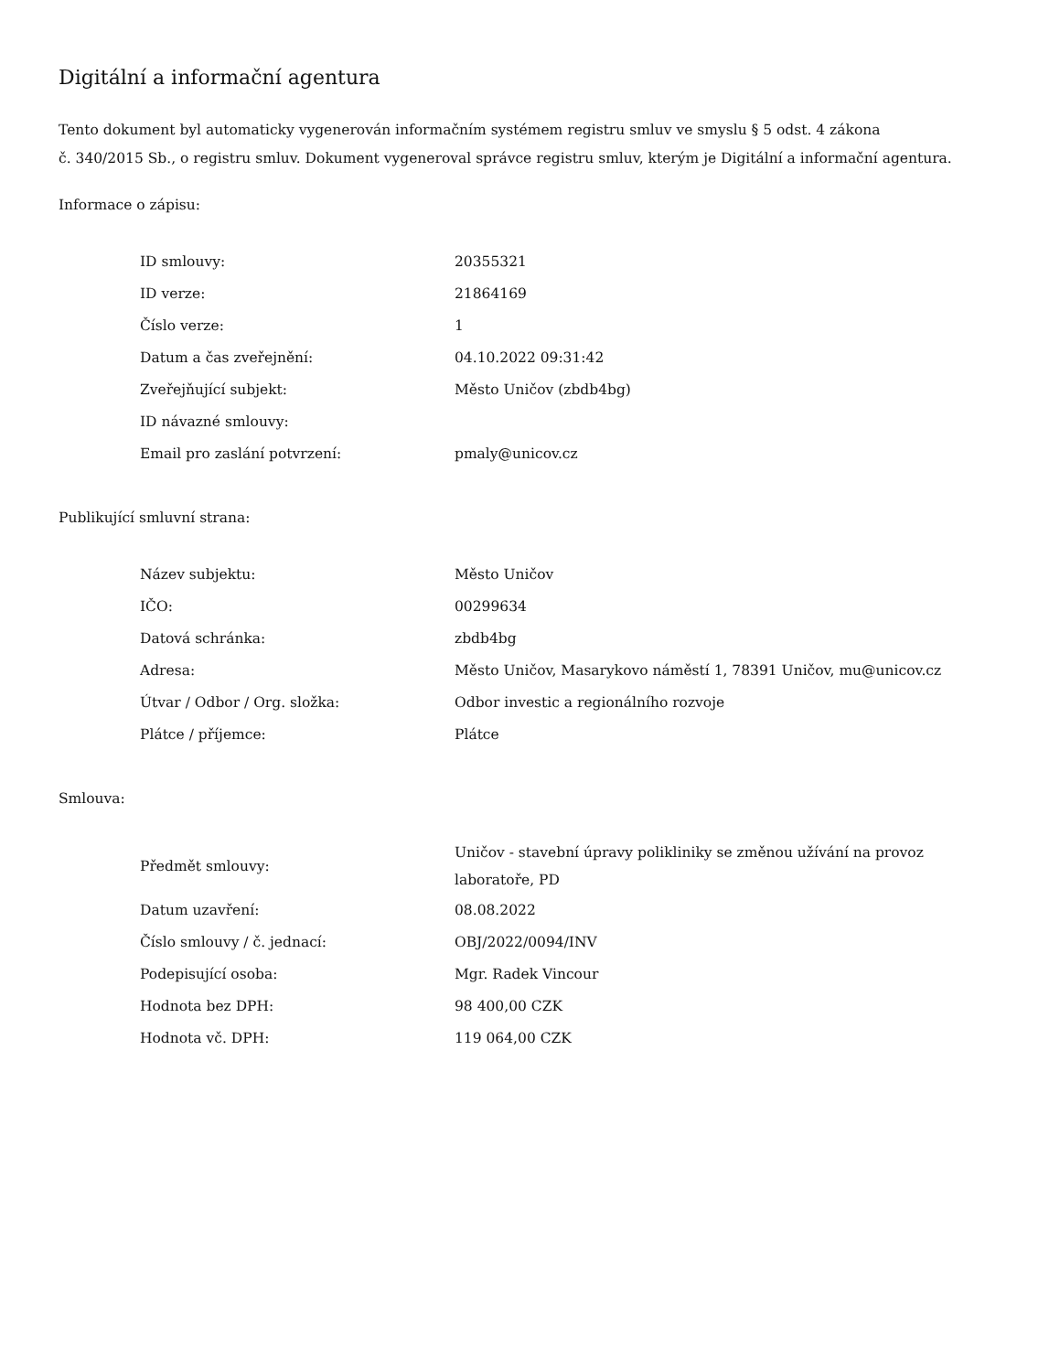Digitální a informační agentura
Tento dokument byl automaticky vygenerován informačním systémem registru smluv ve smyslu § 5 odst. 4 zákona
č. 340/2015 Sb., o registru smluv. Dokument vygeneroval správce registru smluv, kterým je Digitální a informační agentura.
Informace o zápisu:
| ID smlouvy: | 20355321 |
| ID verze: | 21864169 |
| Číslo verze: | 1 |
| Datum a čas zveřejnění: | 04.10.2022 09:31:42 |
| Zveřejňující subjekt: | Město Uničov (zbdb4bg) |
| ID návazné smlouvy: | |
| Email pro zaslání potvrzení: | pmaly@unicov.cz |
Publikující smluvní strana:
| Název subjektu: | Město Uničov |
| IČO: | 00299634 |
| Datová schránka: | zbdb4bg |
| Adresa: | Město Uničov, Masarykovo náměstí 1, 78391 Uničov, mu@unicov.cz |
| Útvar / Odbor / Org. složka: | Odbor investic a regionálního rozvoje |
| Plátce / příjemce: | Plátce |
Smlouva:
| Předmět smlouvy: | Uničov - stavební úpravy polikliniky se změnou užívání na provoz laboratoře, PD |
| Datum uzavření: | 08.08.2022 |
| Číslo smlouvy / č. jednací: | OBJ/2022/0094/INV |
| Podepisující osoba: | Mgr. Radek Vincour |
| Hodnota bez DPH: | 98 400,00 CZK |
| Hodnota vč. DPH: | 119 064,00 CZK |